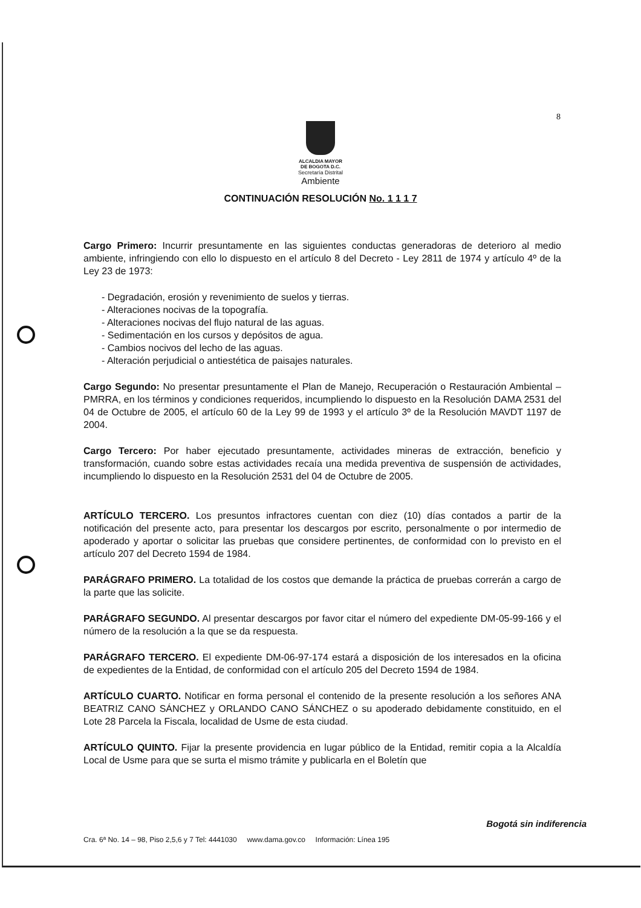8
ALCALDIA MAYOR
DE BOGOTA D.C.
Secretaría Distrital
Ambiente
CONTINUACIÓN RESOLUCIÓN No. 1 1 1 7
Cargo Primero: Incurrir presuntamente en las siguientes conductas generadoras de deterioro al medio ambiente, infringiendo con ello lo dispuesto en el artículo 8 del Decreto - Ley 2811 de 1974 y artículo 4º de la Ley 23 de 1973:
- Degradación, erosión y revenimiento de suelos y tierras.
- Alteraciones nocivas de la topografía.
- Alteraciones nocivas del flujo natural de las aguas.
- Sedimentación en los cursos y depósitos de agua.
- Cambios nocivos del lecho de las aguas.
- Alteración perjudicial o antiestética de paisajes naturales.
Cargo Segundo: No presentar presuntamente el Plan de Manejo, Recuperación o Restauración Ambiental – PMRRA, en los términos y condiciones requeridos, incumpliendo lo dispuesto en la Resolución DAMA 2531 del 04 de Octubre de 2005, el artículo 60 de la Ley 99 de 1993 y el artículo 3º de la Resolución MAVDT 1197 de 2004.
Cargo Tercero: Por haber ejecutado presuntamente, actividades mineras de extracción, beneficio y transformación, cuando sobre estas actividades recaía una medida preventiva de suspensión de actividades, incumpliendo lo dispuesto en la Resolución 2531 del 04 de Octubre de 2005.
ARTÍCULO TERCERO. Los presuntos infractores cuentan con diez (10) días contados a partir de la notificación del presente acto, para presentar los descargos por escrito, personalmente o por intermedio de apoderado y aportar o solicitar las pruebas que considere pertinentes, de conformidad con lo previsto en el artículo 207 del Decreto 1594 de 1984.
PARÁGRAFO PRIMERO. La totalidad de los costos que demande la práctica de pruebas correrán a cargo de la parte que las solicite.
PARÁGRAFO SEGUNDO. Al presentar descargos por favor citar el número del expediente DM-05-99-166 y el número de la resolución a la que se da respuesta.
PARÁGRAFO TERCERO. El expediente DM-06-97-174 estará a disposición de los interesados en la oficina de expedientes de la Entidad, de conformidad con el artículo 205 del Decreto 1594 de 1984.
ARTÍCULO CUARTO. Notificar en forma personal el contenido de la presente resolución a los señores ANA BEATRIZ CANO SÁNCHEZ y ORLANDO CANO SÁNCHEZ o su apoderado debidamente constituido, en el Lote 28 Parcela la Fiscala, localidad de Usme de esta ciudad.
ARTÍCULO QUINTO. Fijar la presente providencia en lugar público de la Entidad, remitir copia a la Alcaldía Local de Usme para que se surta el mismo trámite y publicarla en el Boletín que
Bogotá sin indiferencia
Cra. 6ª No. 14 – 98, Piso 2,5,6 y 7 Tel: 4441030 www.dama.gov.co Información: Línea 195